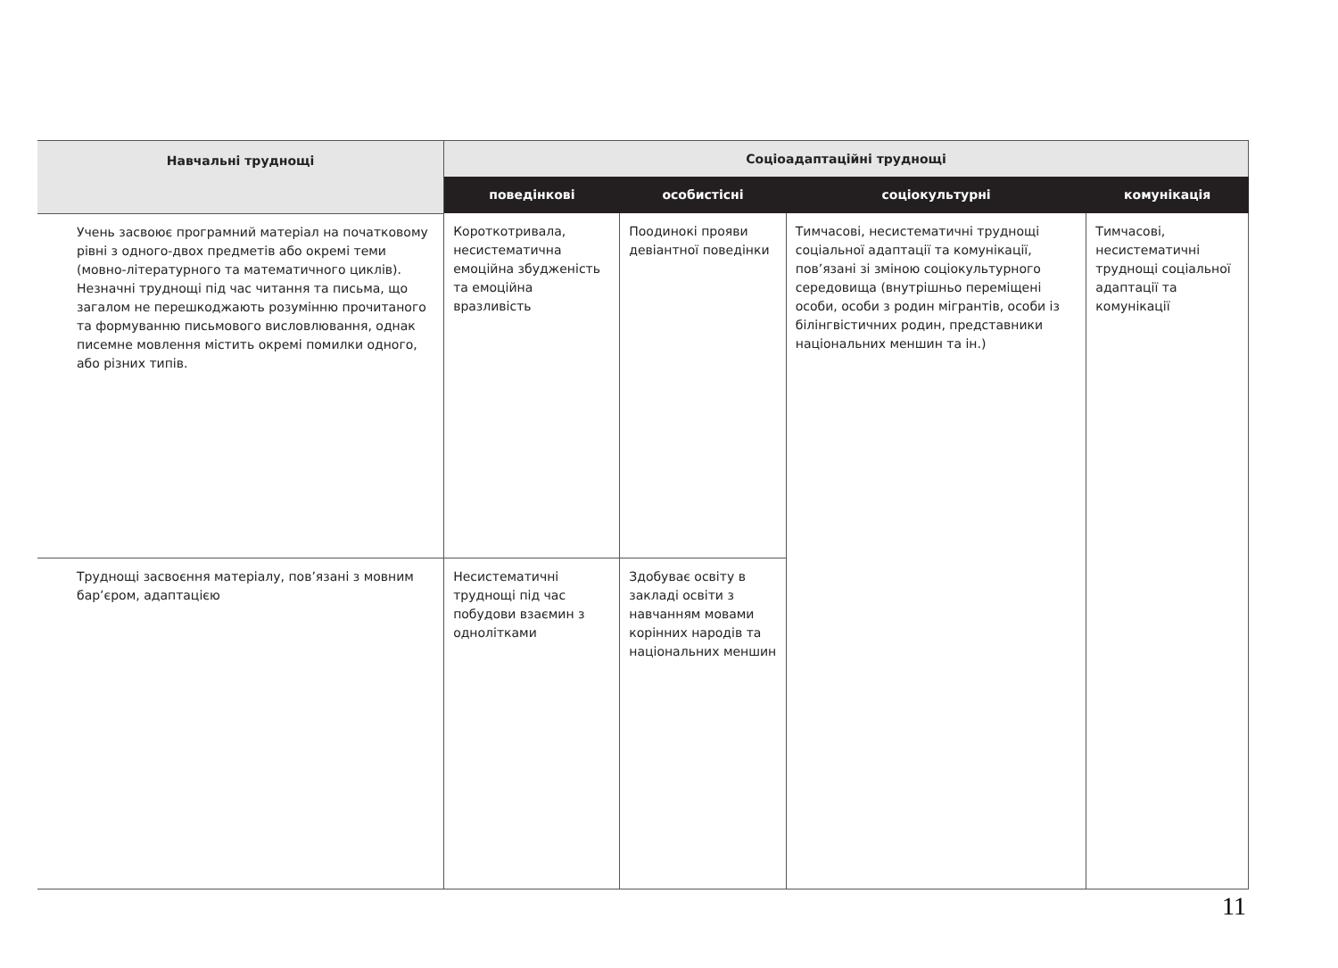| Навчальні труднощі | Соціоадаптаційні труднощі | | | |
| --- | --- | --- | --- | --- |
| | поведінкові | особистісні | соціокультурні | комунікація |
| Учень засвоює програмний матеріал на початковому рівні з одного-двох предметів або окремі теми (мовно-літературного та математичного циклів). Незначні труднощі під час читання та письма, що загалом не перешкоджають розумінню прочитаного та формуванню письмового висловлювання, однак писемне мовлення містить окремі помилки одного, або різних типів. | Короткотривала, несистематична емоційна збудженість та емоційна вразливість | Поодинокі прояви девіантної поведінки | Тимчасові, несистематичні труднощі соціальної адаптації та комунікації, пов’язані зі зміною соціокультурного середовища (внутрішньо переміщені особи, особи з родин мігрантів, особи із білінгвістичних родин, представники національних меншин та ін.) | Тимчасові, несистематичні труднощі соціальної адаптації та комунікації |
| Труднощі засвоєння матеріалу, пов’язані з мовним бар’єром, адаптацією | Несистематичні труднощі під час побудови взаємин з однолітками | Здобуває освіту в закладі освіти з навчанням мовами корінних народів та національних меншин | | |
11